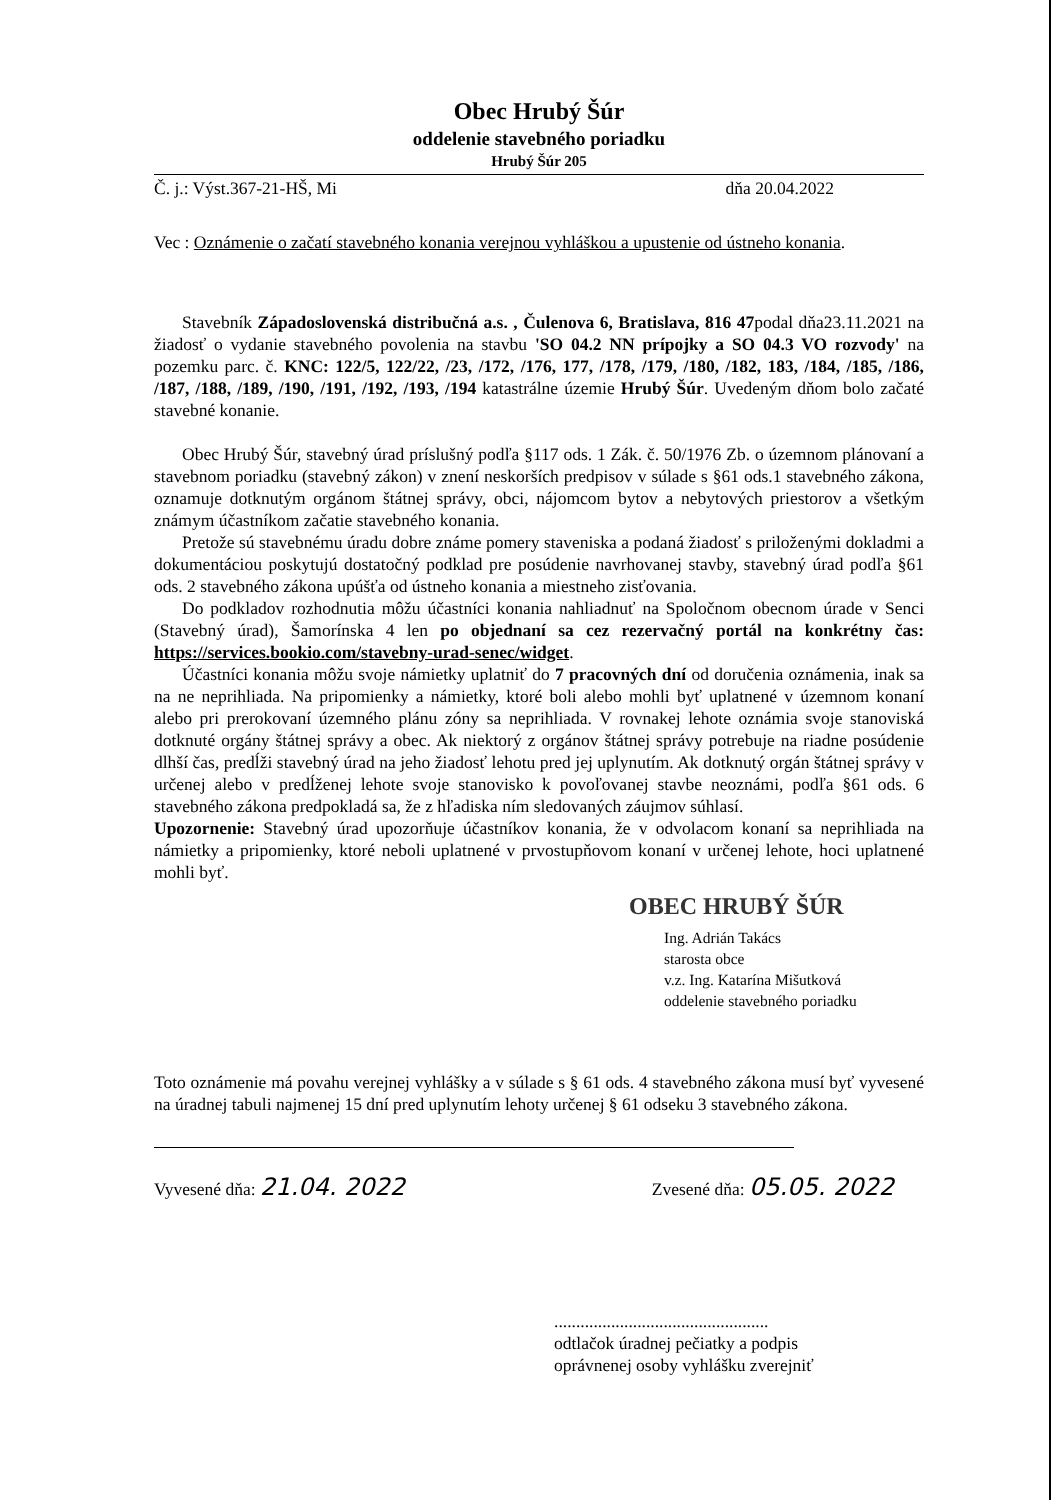Obec Hrubý Šúr
oddelenie stavebného poriadku
Hrubý Šúr 205
Č. j.: Výst.367-21-HŠ, Mi dňa 20.04.2022
Vec : Oznámenie o začatí stavebného konania verejnou vyhláškou a upustenie od ústneho konania.
Stavebník Západoslovenská distribučná a.s. , Čulenova 6, Bratislava, 816 47podal dňa23.11.2021 na žiadosť o vydanie stavebného povolenia na stavbu 'SO 04.2 NN prípojky a SO 04.3 VO rozvody' na pozemku parc. č. KNC: 122/5, 122/22, /23, /172, /176, 177, /178, /179, /180, /182, 183, /184, /185, /186, /187, /188, /189, /190, /191, /192, /193, /194 katastrálne územie Hrubý Šúr. Uvedeným dňom bolo začaté stavebné konanie.
Obec Hrubý Šúr, stavebný úrad príslušný podľa §117 ods. 1 Zák. č. 50/1976 Zb. o územnom plánovaní a stavebnom poriadku (stavebný zákon) v znení neskorších predpisov v súlade s §61 ods.1 stavebného zákona, oznamuje dotknutým orgánom štátnej správy, obci, nájomcom bytov a nebytových priestorov a všetkým známym účastníkom začatie stavebného konania.
Pretože sú stavebnému úradu dobre známe pomery staveniska a podaná žiadosť s priloženými dokladmi a dokumentáciou poskytujú dostatočný podklad pre posúdenie navrhovanej stavby, stavebný úrad podľa §61 ods. 2 stavebného zákona upúšťa od ústneho konania a miestneho zisťovania.
Do podkladov rozhodnutia môžu účastníci konania nahliadnuť na Spoločnom obecnom úrade v Senci (Stavebný úrad), Šamorínska 4 len po objednaní sa cez rezervačný portál na konkrétny čas: https://services.bookio.com/stavebny-urad-senec/widget.
Účastníci konania môžu svoje námietky uplatniť do 7 pracovných dní od doručenia oznámenia, inak sa na ne neprihliada. Na pripomienky a námietky, ktoré boli alebo mohli byť uplatnené v územnom konaní alebo pri prerokovaní územného plánu zóny sa neprihliada. V rovnakej lehote oznámia svoje stanoviská dotknuté orgány štátnej správy a obec. Ak niektorý z orgánov štátnej správy potrebuje na riadne posúdenie dlhší čas, predĺži stavebný úrad na jeho žiadosť lehotu pred jej uplynutím. Ak dotknutý orgán štátnej správy v určenej alebo v predĺženej lehote svoje stanovisko k povoľovanej stavbe neoznámi, podľa §61 ods. 6 stavebného zákona predpokladá sa, že z hľadiska ním sledovaných záujmov súhlasí.
Upozornenie: Stavebný úrad upozorňuje účastníkov konania, že v odvolacom konaní sa neprihliada na námietky a pripomienky, ktoré neboli uplatnené v prvostupňovom konaní v určenej lehote, hoci uplatnené mohli byť.
OBEC HRUBÝ ŠÚR
Ing. Adrián Takács
starosta obce
v.z. Ing. Katarína Mišutková
oddelenie stavebného poriadku
Toto oznámenie má povahu verejnej vyhlášky a v súlade s § 61 ods. 4 stavebného zákona musí byť vyvesené na úradnej tabuli najmenej 15 dní pred uplynutím lehoty určenej § 61 odseku 3 stavebného zákona.
Vyvesené dňa: 21.04. 2022 Zvesené dňa: 05.05. 2022
.................................................
odtlačok úradnej pečiatky a podpis
oprávnenej osoby vyhlášku zverejniť